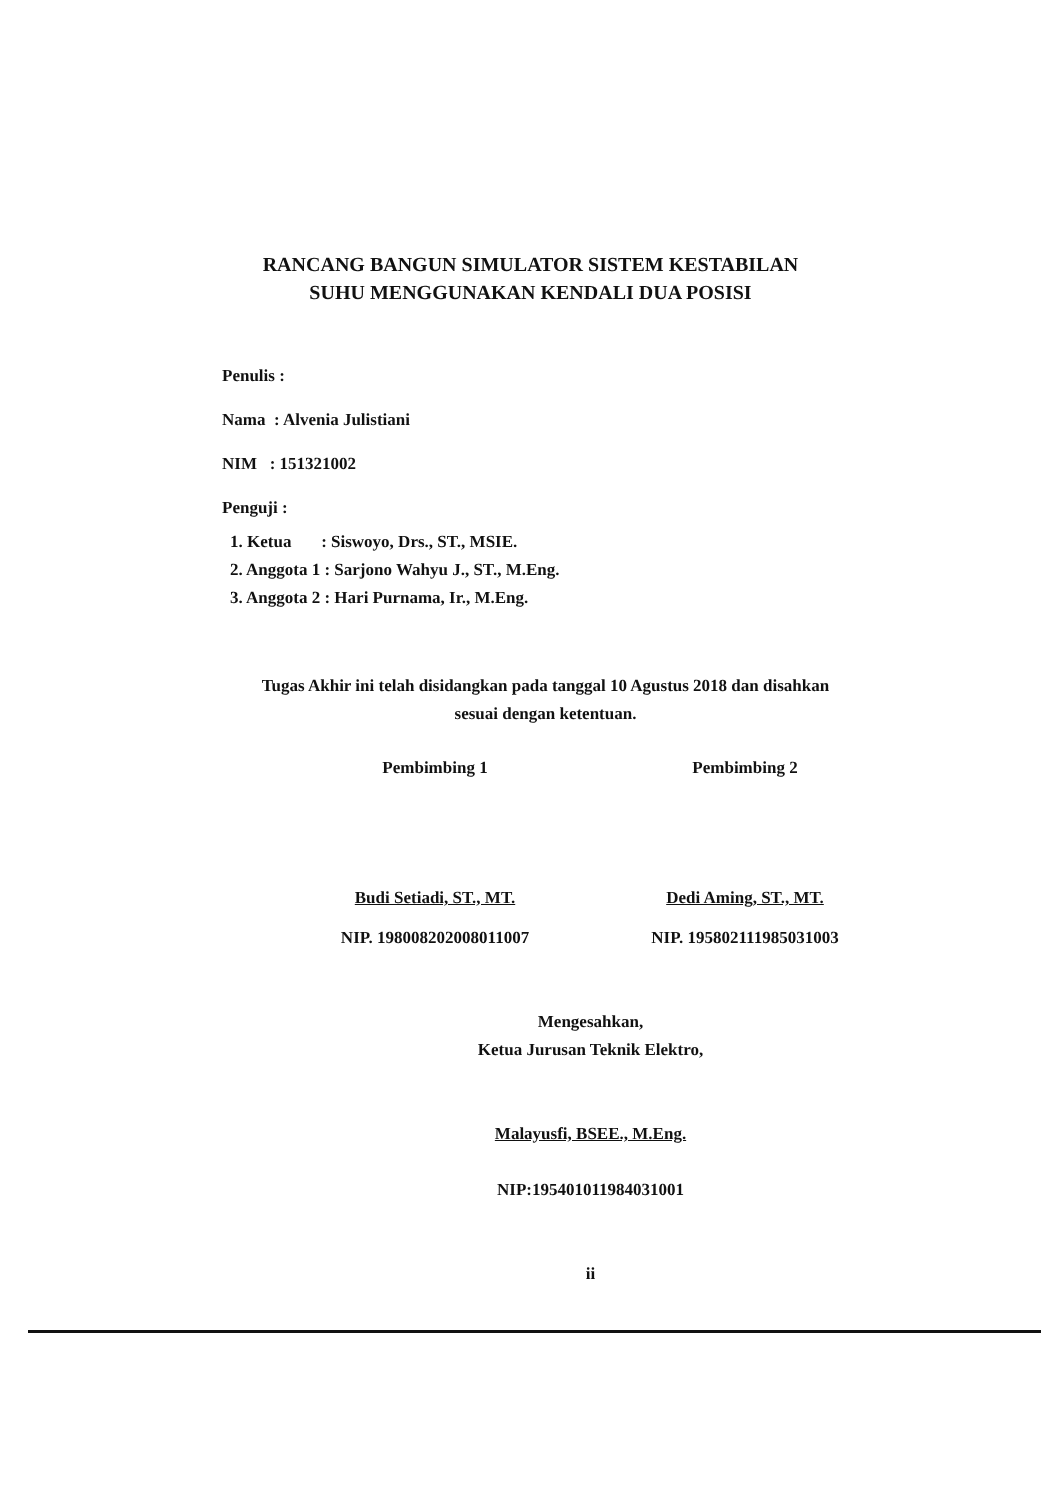RANCANG BANGUN SIMULATOR SISTEM KESTABILAN
SUHU MENGGUNAKAN KENDALI DUA POSISI
Penulis :
Nama : Alvenia Julistiani
NIM : 151321002
Penguji :
1. Ketua : Siswoyo, Drs., ST., MSIE.
2. Anggota 1 : Sarjono Wahyu J., ST., M.Eng.
3. Anggota 2 : Hari Purnama, Ir., M.Eng.
Tugas Akhir ini telah disidangkan pada tanggal 10 Agustus 2018 dan disahkan
sesuai dengan ketentuan.
Pembimbing 1
Budi Setiadi, ST., MT.
NIP. 198008202008011007
Pembimbing 2
Dedi Aming, ST., MT.
NIP. 195802111985031003
Mengesahkan,
Ketua Jurusan Teknik Elektro,
Malayusfi, BSEE., M.Eng.
NIP:195401011984031001
ii